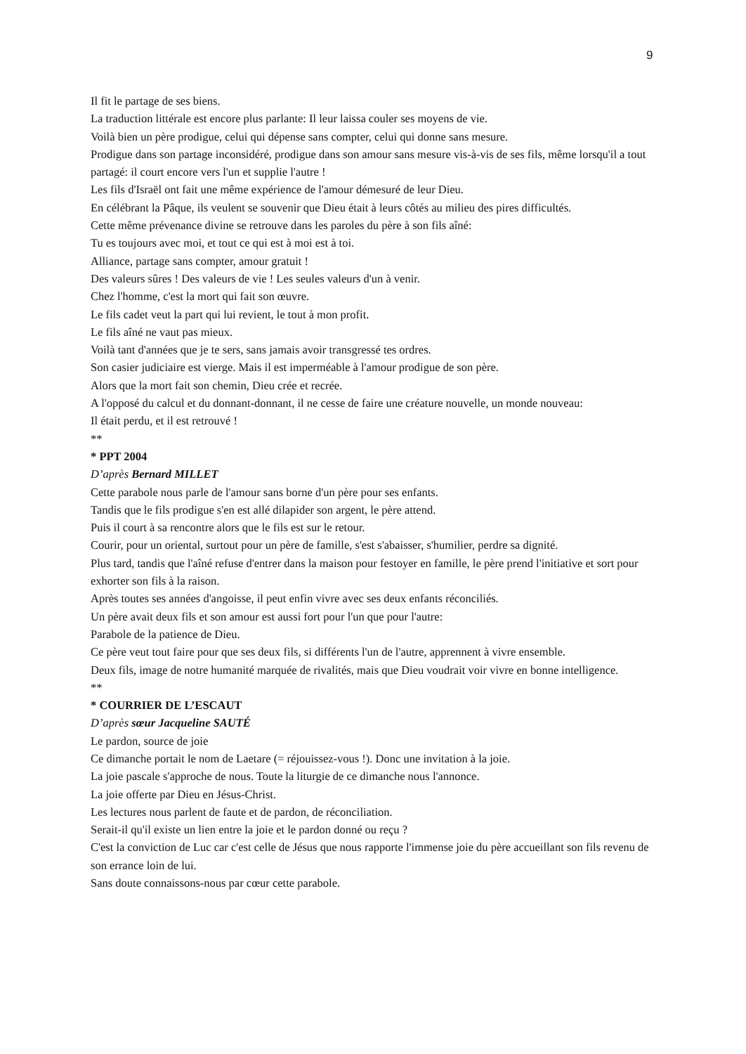9
Il fit le partage de ses biens.
La traduction littérale est encore plus parlante: Il leur laissa couler ses moyens de vie.
Voilà bien un père prodigue, celui qui dépense sans compter, celui qui donne sans mesure.
Prodigue dans son partage inconsidéré, prodigue dans son amour sans mesure vis-à-vis de ses fils, même lorsqu'il a tout partagé: il court encore vers l'un et supplie l'autre !
Les fils d'Israël ont fait une même expérience de l'amour démesuré de leur Dieu.
En célébrant la Pâque, ils veulent se souvenir que Dieu était à leurs côtés au milieu des pires difficultés.
Cette même prévenance divine se retrouve dans les paroles du père à son fils aîné:
Tu es toujours avec moi, et tout ce qui est à moi est à toi.
Alliance, partage sans compter, amour gratuit !
Des valeurs sûres ! Des valeurs de vie ! Les seules valeurs d'un à venir.
Chez l'homme, c'est la mort qui fait son œuvre.
Le fils cadet veut la part qui lui revient, le tout à mon profit.
Le fils aîné ne vaut pas mieux.
Voilà tant d'années que je te sers, sans jamais avoir transgressé tes ordres.
Son casier judiciaire est vierge. Mais il est imperméable à l'amour prodigue de son père.
Alors que la mort fait son chemin, Dieu crée et recrée.
A l'opposé du calcul et du donnant-donnant, il ne cesse de faire une créature nouvelle, un monde nouveau:
Il était perdu, et il est retrouvé !
**
* PPT 2004
D’après Bernard MILLET
Cette parabole nous parle de l'amour sans borne d'un père pour ses enfants.
Tandis que le fils prodigue s'en est allé dilapider son argent, le père attend.
Puis il court à sa rencontre alors que le fils est sur le retour.
Courir, pour un oriental, surtout pour un père de famille, s'est s'abaisser, s'humilier, perdre sa dignité.
Plus tard, tandis que l'aîné refuse d'entrer dans la maison pour festoyer en famille, le père prend l'initiative et sort pour exhorter son fils à la raison.
Après toutes ses années d'angoisse, il peut enfin vivre avec ses deux enfants réconciliés.
Un père avait deux fils et son amour est aussi fort pour l'un que pour l'autre:
Parabole de la patience de Dieu.
Ce père veut tout faire pour que ses deux fils, si différents l'un de l'autre, apprennent à vivre ensemble.
Deux fils, image de notre humanité marquée de rivalités, mais que Dieu voudrait voir vivre en bonne intelligence.
**
* COURRIER DE L’ESCAUT
D’après sœur Jacqueline SAUTÉ
Le pardon, source de joie
Ce dimanche portait le nom de Laetare (= réjouissez-vous !). Donc une invitation à la joie.
La joie pascale s'approche de nous. Toute la liturgie de ce dimanche nous l'annonce.
La joie offerte par Dieu en Jésus-Christ.
Les lectures nous parlent de faute et de pardon, de réconciliation.
Serait-il qu'il existe un lien entre la joie et le pardon donné ou reçu ?
C'est la conviction de Luc car c'est celle de Jésus que nous rapporte l'immense joie du père accueillant son fils revenu de son errance loin de lui.
Sans doute connaissons-nous par cœur cette parabole.